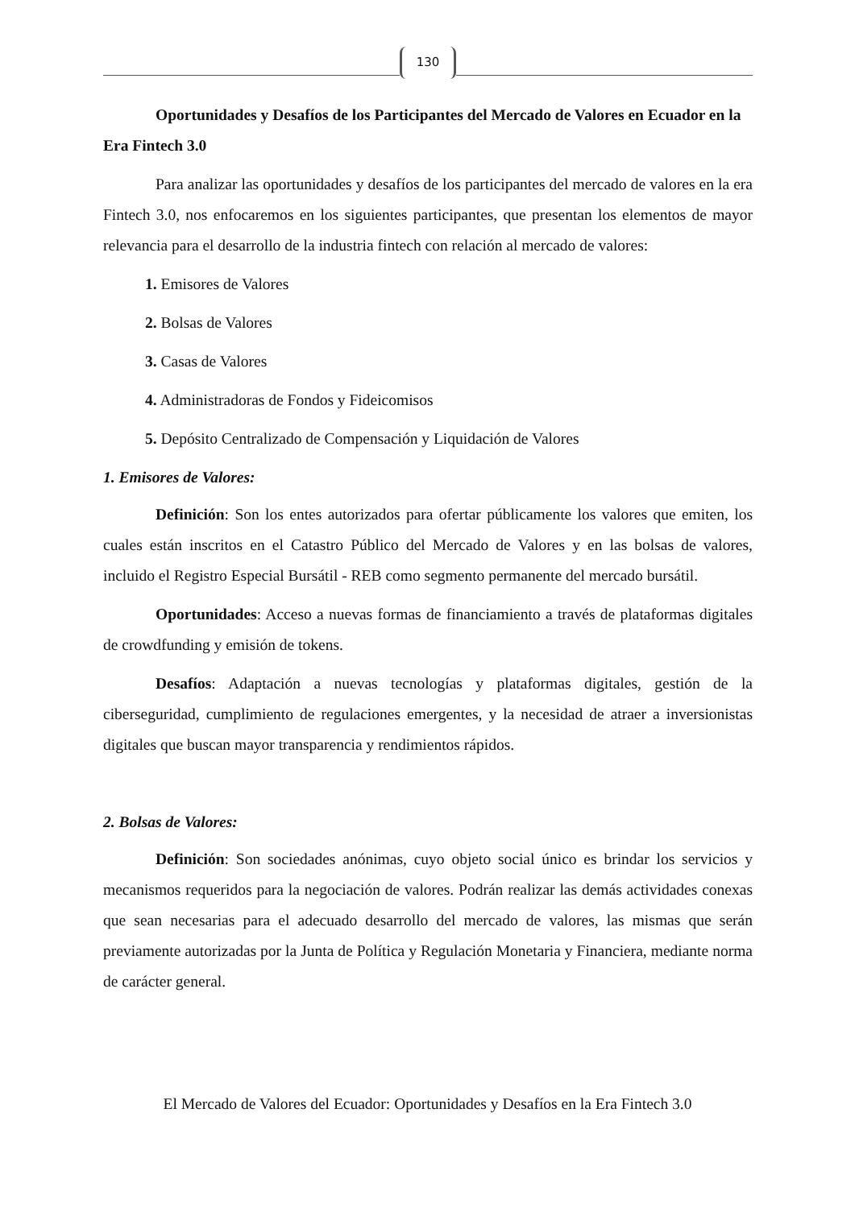130
Oportunidades y Desafíos de los Participantes del Mercado de Valores en Ecuador en la Era Fintech 3.0
Para analizar las oportunidades y desafíos de los participantes del mercado de valores en la era Fintech 3.0, nos enfocaremos en los siguientes participantes, que presentan los elementos de mayor relevancia para el desarrollo de la industria fintech con relación al mercado de valores:
1. Emisores de Valores
2. Bolsas de Valores
3. Casas de Valores
4. Administradoras de Fondos y Fideicomisos
5. Depósito Centralizado de Compensación y Liquidación de Valores
1. Emisores de Valores:
Definición: Son los entes autorizados para ofertar públicamente los valores que emiten, los cuales están inscritos en el Catastro Público del Mercado de Valores y en las bolsas de valores, incluido el Registro Especial Bursátil - REB como segmento permanente del mercado bursátil.
Oportunidades: Acceso a nuevas formas de financiamiento a través de plataformas digitales de crowdfunding y emisión de tokens.
Desafíos: Adaptación a nuevas tecnologías y plataformas digitales, gestión de la ciberseguridad, cumplimiento de regulaciones emergentes, y la necesidad de atraer a inversionistas digitales que buscan mayor transparencia y rendimientos rápidos.
2. Bolsas de Valores:
Definición: Son sociedades anónimas, cuyo objeto social único es brindar los servicios y mecanismos requeridos para la negociación de valores. Podrán realizar las demás actividades conexas que sean necesarias para el adecuado desarrollo del mercado de valores, las mismas que serán previamente autorizadas por la Junta de Política y Regulación Monetaria y Financiera, mediante norma de carácter general.
El Mercado de Valores del Ecuador: Oportunidades y Desafíos en la Era Fintech 3.0